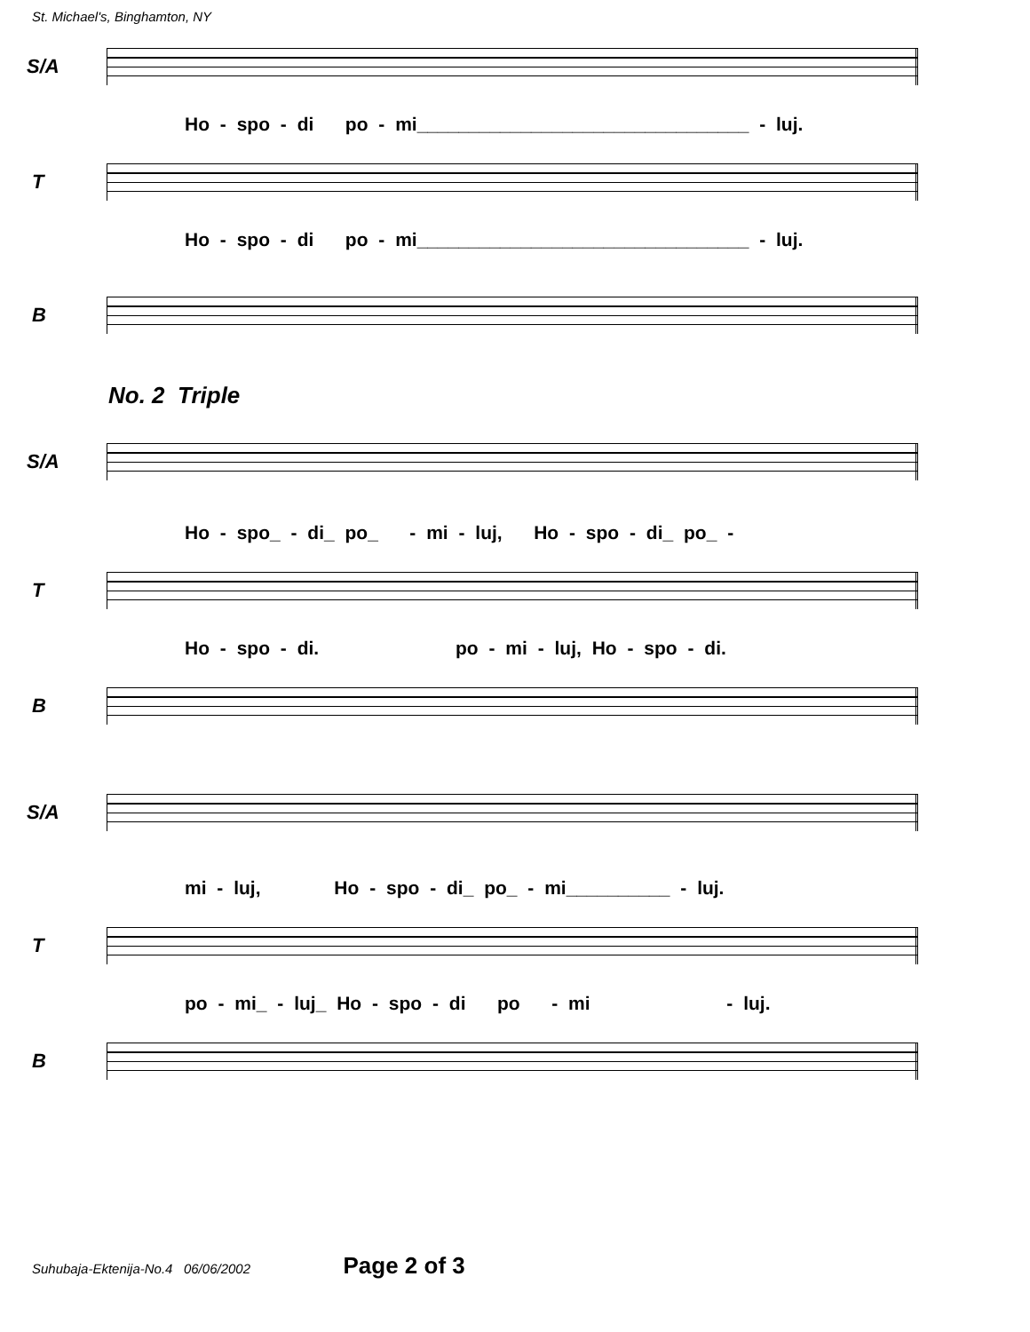St. Michael's, Binghamton, NY
S/A
Ho - spo - di po - mi________________________________ - luj.
T
Ho - spo - di po - mi________________________________ - luj.
B
No. 2 Triple
S/A
Ho - spo_ - di_ po_ - mi - luj, Ho - spo - di_ po_ -
T
Ho - spo - di. po - mi - luj, Ho - spo - di.
B
S/A
mi - luj, Ho - spo - di_ po_ - mi__________ - luj.
T
po - mi_ - luj_ Ho - spo - di po - mi - luj.
B
Suhubaja-Ektenija-No.4 06/06/2002 Page 2 of 3